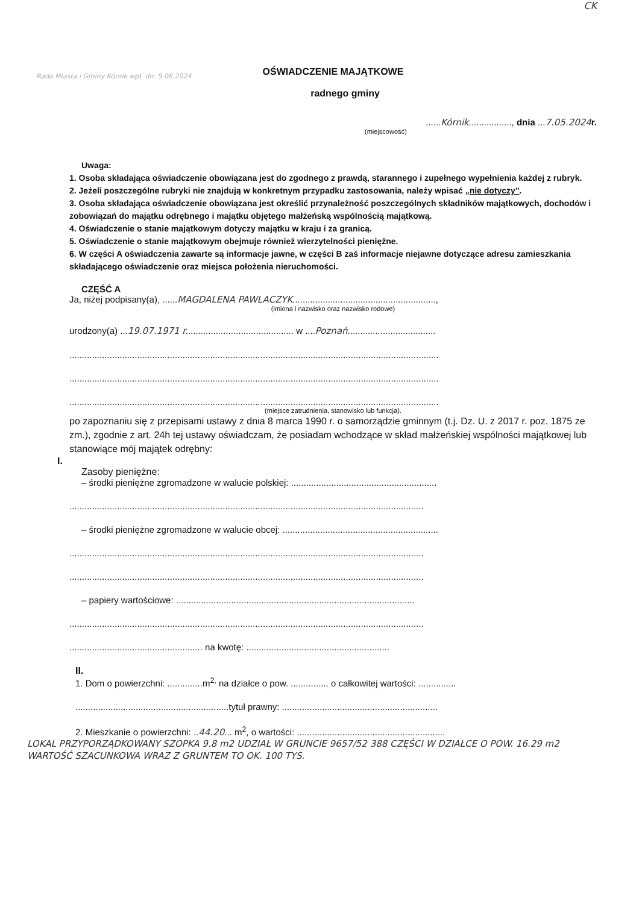CK
Rada Miasta i Gminy Kórnik wpł. dn. 5.06.2024
OŚWIADCZENIE MAJĄTKOWE
radnego gminy
......Kórnik................., dnia ...7.05.2024 r.
(miejscowość)
Uwaga:
1. Osoba składająca oświadczenie obowiązana jest do zgodnego z prawdą, starannego i zupełnego wypełnienia każdej z rubryk.
2. Jeżeli poszczególne rubryki nie znajdują w konkretnym przypadku zastosowania, należy wpisać „nie dotyczy".
3. Osoba składająca oświadczenie obowiązana jest określić przynależność poszczególnych składników majątkowych, dochodów i zobowiązań do majątku odrębnego i majątku objętego małżeńską wspólnością majątkową.
4. Oświadczenie o stanie majątkowym dotyczy majątku w kraju i za granicą.
5. Oświadczenie o stanie majątkowym obejmuje również wierzytelności pieniężne.
6. W części A oświadczenia zawarte są informacje jawne, w części B zaś informacje niejawne dotyczące adresu zamieszkania składającego oświadczenie oraz miejsca położenia nieruchomości.
CZĘŚĆ A
Ja, niżej podpisany(a), ......MAGDALENA PAWLACZYK.........................................................,
(imiona i nazwisko oraz nazwisko rodowe)
urodzony(a) ...19.07.1971 r........................................... w ....Poznań...................................
...................................................................................................................................................
...................................................................................................................................................
...................................................................................................................................................
(miejsce zatrudnienia, stanowisko lub funkcja).
po zapoznaniu się z przepisami ustawy z dnia 8 marca 1990 r. o samorządzie gminnym (t.j. Dz. U. z 2017 r. poz. 1875 ze zm.), zgodnie z art. 24h tej ustawy oświadczam, że posiadam wchodzące w skład małżeńskiej wspólności majątkowej lub stanowiące mój majątek odrębny:
I.
Zasoby pieniężne:
– środki pieniężne zgromadzone w walucie polskiej: ..........................................................
.............................................................................................................................................
– środki pieniężne zgromadzone w walucie obcej: ..............................................................
.............................................................................................................................................
.............................................................................................................................................
– papiery wartościowe: ...............................................................................................
.............................................................................................................................................
..................................................... na kwotę: .........................................................
II.
1. Dom o powierzchni: ..............m<sup>2,</sup> na działce o pow. ............... o całkowitej wartości: ...............
.............................................................tytuł prawny: ..............................................................
2. Mieszkanie o powierzchni: ..44.20... m<sup>2</sup>, o wartości: ...........................................................
LOKAL PRZYPORZĄDKOWANY SZOPKA 9.8 m2 UDZIAŁ W GRUNCIE 9657/52 388 CZĘŚCI W DZIAŁCE O POW. 16.29 m2 WARTOŚĆ SZACUNKOWA WRAZ Z GRUNTEM TO OK. 100 TYS.